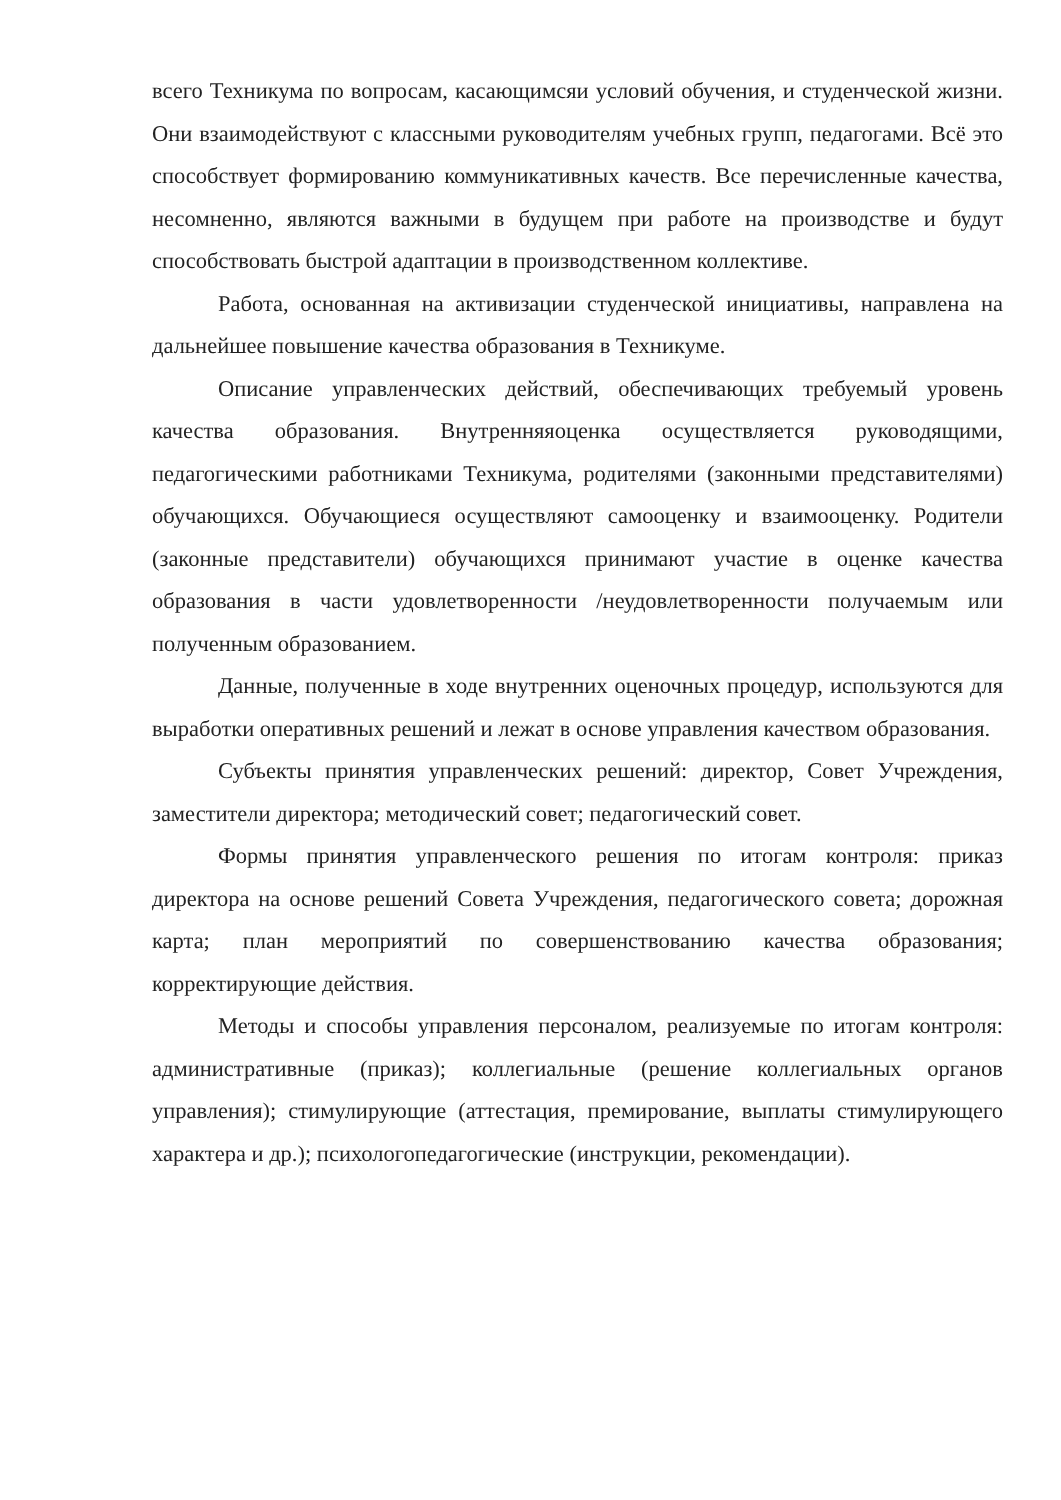всего Техникума по вопросам, касающимсяи условий обучения, и студенческой жизни. Они взаимодействуют с классными руководителям учебных групп, педагогами. Всё это способствует формированию коммуникативных качеств. Все перечисленные качества, несомненно, являются важными в будущем при работе на производстве и будут способствовать быстрой адаптации в производственном коллективе.
Работа, основанная на активизации студенческой инициативы, направлена на дальнейшее повышение качества образования в Техникуме.
Описание управленческих действий, обеспечивающих требуемый уровень качества образования. Внутренняяоценка осуществляется руководящими, педагогическими работниками Техникума, родителями (законными представителями) обучающихся. Обучающиеся осуществляют самооценку и взаимооценку. Родители (законные представители) обучающихся принимают участие в оценке качества образования в части удовлетворенности /неудовлетворенности получаемым или полученным образованием.
Данные, полученные в ходе внутренних оценочных процедур, используются для выработки оперативных решений и лежат в основе управления качеством образования.
Субъекты принятия управленческих решений: директор, Совет Учреждения, заместители директора; методический совет; педагогический совет.
Формы принятия управленческого решения по итогам контроля: приказ директора на основе решений Совета Учреждения, педагогического совета; дорожная карта; план мероприятий по совершенствованию качества образования; корректирующие действия.
Методы и способы управления персоналом, реализуемые по итогам контроля: административные (приказ); коллегиальные (решение коллегиальных органов управления); стимулирующие (аттестация, премирование, выплаты стимулирующего характера и др.); психологопедагогические (инструкции, рекомендации).